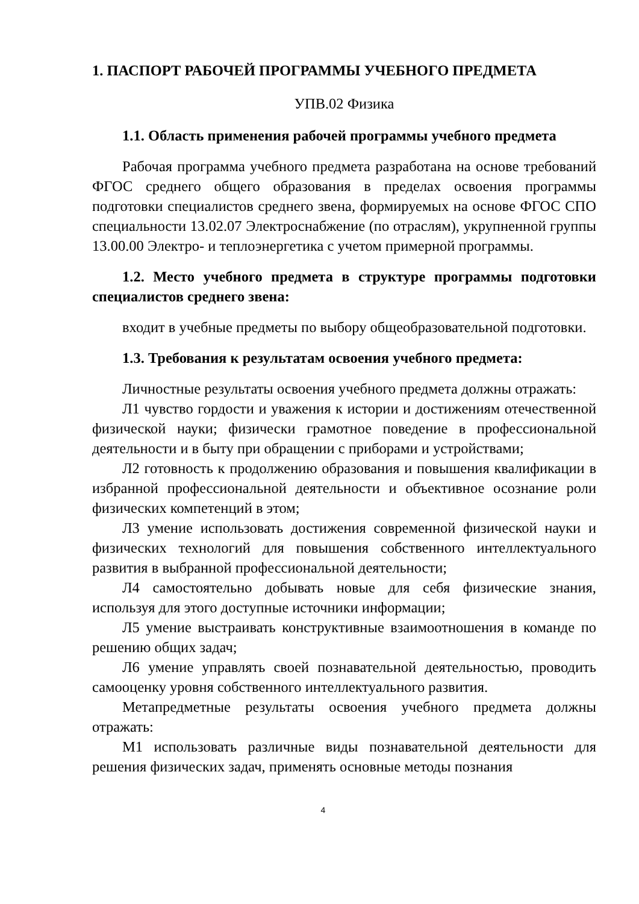1. ПАСПОРТ РАБОЧЕЙ ПРОГРАММЫ УЧЕБНОГО ПРЕДМЕТА
УПВ.02 Физика
1.1. Область применения рабочей программы учебного предмета
Рабочая программа учебного предмета разработана на основе требований ФГОС среднего общего образования в пределах освоения программы подготовки специалистов среднего звена, формируемых на основе ФГОС СПО специальности 13.02.07 Электроснабжение (по отраслям), укрупненной группы 13.00.00 Электро- и теплоэнергетика с учетом примерной программы.
1.2. Место учебного предмета в структуре программы подготовки специалистов среднего звена:
входит в учебные предметы по выбору общеобразовательной подготовки.
1.3. Требования к результатам освоения учебного предмета:
Личностные результаты освоения учебного предмета должны отражать:
Л1 чувство гордости и уважения к истории и достижениям отечественной физической науки; физически грамотное поведение в профессиональной деятельности и в быту при обращении с приборами и устройствами;
Л2 готовность к продолжению образования и повышения квалификации в избранной профессиональной деятельности и объективное осознание роли физических компетенций в этом;
Л3 умение использовать достижения современной физической науки и физических технологий для повышения собственного интеллектуального развития в выбранной профессиональной деятельности;
Л4 самостоятельно добывать новые для себя физические знания, используя для этого доступные источники информации;
Л5 умение выстраивать конструктивные взаимоотношения в команде по решению общих задач;
Л6 умение управлять своей познавательной деятельностью, проводить самооценку уровня собственного интеллектуального развития.
Метапредметные результаты освоения учебного предмета должны отражать:
М1 использовать различные виды познавательной деятельности для решения физических задач, применять основные методы познания
4